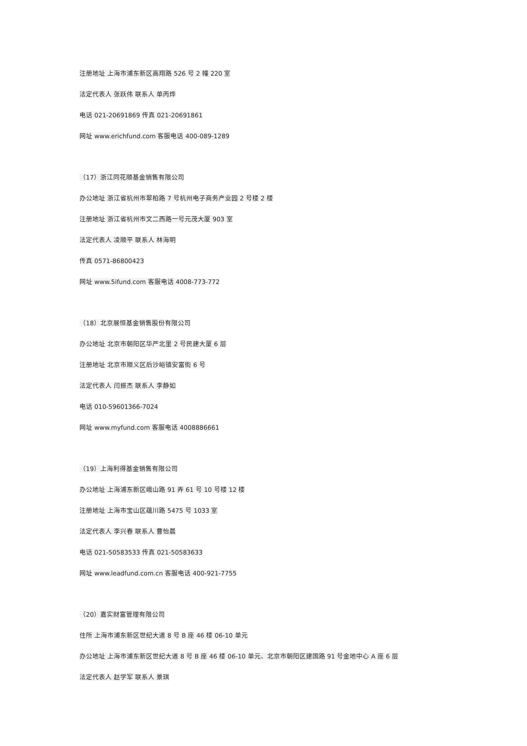注册地址 上海市浦东新区高翔路 526 号 2 幢 220 室
法定代表人 张跃伟 联系人 单丙烨
电话 021-20691869 传真 021-20691861
网址 www.erichfund.com 客服电话 400-089-1289
（17）浙江同花顺基金销售有限公司
办公地址 浙江省杭州市翠柏路 7 号杭州电子商务产业园 2 号楼 2 楼
注册地址 浙江省杭州市文二西路一号元茂大厦 903 室
法定代表人 凌顺平 联系人 林海明
传真 0571-86800423
网址 www.5ifund.com 客服电话 4008-773-772
（18）北京展恒基金销售股份有限公司
办公地址 北京市朝阳区华严北里 2 号民建大厦 6 层
注册地址 北京市顺义区后沙峪镇安富街 6 号
法定代表人 闫振杰 联系人 李静如
电话 010-59601366-7024
网址 www.myfund.com 客服电话 4008886661
（19）上海利得基金销售有限公司
办公地址 上海浦东新区峨山路 91 弄 61 号 10 号楼 12 楼
注册地址 上海市宝山区蕴川路 5475 号 1033 室
法定代表人 李兴春 联系人 曹怡晨
电话 021-50583533 传真 021-50583633
网址 www.leadfund.com.cn 客服电话 400-921-7755
（20）嘉实财富管理有限公司
住所 上海市浦东新区世纪大道 8 号 B 座 46 楼 06-10 单元
办公地址 上海市浦东新区世纪大道 8 号 B 座 46 楼 06-10 单元、北京市朝阳区建国路 91 号金地中心 A 座 6 层
法定代表人 赵学军 联系人 景琪